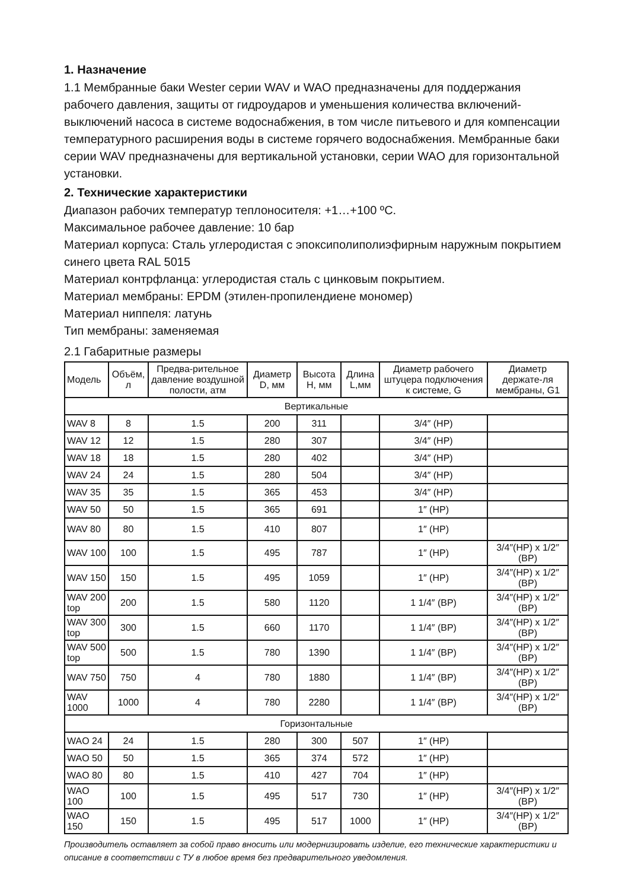1. Назначение
1.1 Мембранные баки Wester серии WAV и WAO предназначены для поддержания рабочего давления, защиты от гидроударов и уменьшения количества включений-выключений насоса в системе водоснабжения, в том числе питьевого и для компенсации температурного расширения воды в системе горячего водоснабжения. Мембранные баки серии WAV предназначены для вертикальной установки, серии WAO для горизонтальной установки.
2. Технические характеристики
Диапазон рабочих температур теплоносителя: +1…+100 ºC.
Максимальное рабочее давление: 10 бар
Материал корпуса: Сталь углеродистая с эпоксиполиполиэфирным наружным покрытием синего цвета RAL 5015
Материал контрфланца: углеродистая сталь с цинковым покрытием.
Материал мембраны: EPDM (этилен-пропилендиене мономер)
Материал ниппеля: латунь
Тип мембраны: заменяемая
2.1 Габаритные размеры
| Модель | Объём, л | Предва-рительное давление воздушной полости, атм | Диаметр D, мм | Высота H, мм | Длина L,мм | Диаметр рабочего штуцера подключения к системе, G | Диаметр держате-ля мембраны, G1 |
| --- | --- | --- | --- | --- | --- | --- | --- |
| Вертикальные | | | | | | | |
| WAV 8 | 8 | 1.5 | 200 | 311 | | 3/4″ (НР) | |
| WAV 12 | 12 | 1.5 | 280 | 307 | | 3/4″ (НР) | |
| WAV 18 | 18 | 1.5 | 280 | 402 | | 3/4″ (НР) | |
| WAV 24 | 24 | 1.5 | 280 | 504 | | 3/4″ (НР) | |
| WAV 35 | 35 | 1.5 | 365 | 453 | | 3/4″ (НР) | |
| WAV 50 | 50 | 1.5 | 365 | 691 | | 1″ (НР) | |
| WAV 80 | 80 | 1.5 | 410 | 807 | | 1″ (НР) | |
| WAV 100 | 100 | 1.5 | 495 | 787 | | 1″ (НР) | 3/4″(НР) х 1/2″(ВР) |
| WAV 150 | 150 | 1.5 | 495 | 1059 | | 1″ (НР) | 3/4″(НР) х 1/2″(ВР) |
| WAV 200 top | 200 | 1.5 | 580 | 1120 | | 1 1/4″ (ВР) | 3/4″(НР) х 1/2″(ВР) |
| WAV 300 top | 300 | 1.5 | 660 | 1170 | | 1 1/4″ (ВР) | 3/4″(НР) х 1/2″(ВР) |
| WAV 500 top | 500 | 1.5 | 780 | 1390 | | 1 1/4″ (ВР) | 3/4″(НР) х 1/2″(ВР) |
| WAV 750 | 750 | 4 | 780 | 1880 | | 1 1/4″ (ВР) | 3/4″(НР) х 1/2″(ВР) |
| WAV 1000 | 1000 | 4 | 780 | 2280 | | 1 1/4″ (ВР) | 3/4″(НР) х 1/2″(ВР) |
| Горизонтальные | | | | | | | |
| WAO 24 | 24 | 1.5 | 280 | 300 | 507 | 1″ (НР) | |
| WAO 50 | 50 | 1.5 | 365 | 374 | 572 | 1″ (НР) | |
| WAO 80 | 80 | 1.5 | 410 | 427 | 704 | 1″ (НР) | |
| WAO 100 | 100 | 1.5 | 495 | 517 | 730 | 1″ (НР) | 3/4″(НР) х 1/2″(ВР) |
| WAO 150 | 150 | 1.5 | 495 | 517 | 1000 | 1″ (НР) | 3/4″(НР) х 1/2″(ВР) |
Производитель оставляет за собой право вносить или модернизировать изделие, его технические характеристики и описание в соответствии с ТУ в любое время без предварительного уведомления.